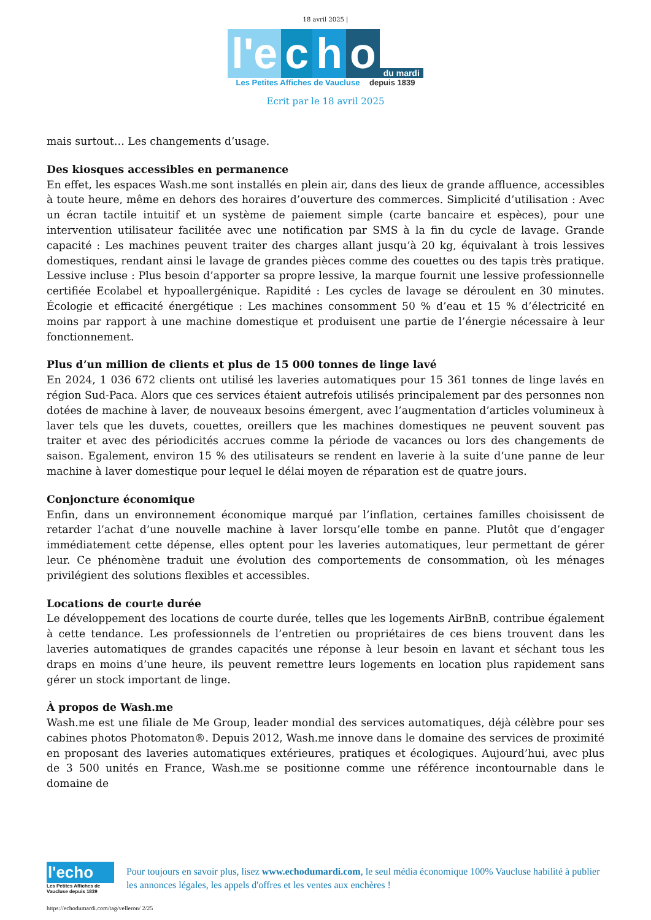18 avril 2025 |
l'e c h o du mardi
Les Petites Affiches de Vaucluse depuis 1839
Ecrit par le 18 avril 2025
mais surtout… Les changements d’usage.
Des kiosques accessibles en permanence
En effet, les espaces Wash.me sont installés en plein air, dans des lieux de grande affluence, accessibles à toute heure, même en dehors des horaires d’ouverture des commerces. Simplicité d’utilisation : Avec un écran tactile intuitif et un système de paiement simple (carte bancaire et espèces), pour une intervention utilisateur facilitée avec une notification par SMS à la fin du cycle de lavage. Grande capacité : Les machines peuvent traiter des charges allant jusqu’à 20 kg, équivalant à trois lessives domestiques, rendant ainsi le lavage de grandes pièces comme des couettes ou des tapis très pratique. Lessive incluse : Plus besoin d’apporter sa propre lessive, la marque fournit une lessive professionnelle certifiée Ecolabel et hypoallergénique. Rapidité : Les cycles de lavage se déroulent en 30 minutes. Écologie et efficacité énergétique : Les machines consomment 50 % d’eau et 15 % d’électricité en moins par rapport à une machine domestique et produisent une partie de l’énergie nécessaire à leur fonctionnement.
Plus d’un million de clients et plus de 15 000 tonnes de linge lavé
En 2024, 1 036 672 clients ont utilisé les laveries automatiques pour 15 361 tonnes de linge lavés en région Sud-Paca. Alors que ces services étaient autrefois utilisés principalement par des personnes non dotées de machine à laver, de nouveaux besoins émergent, avec l’augmentation d’articles volumineux à laver tels que les duvets, couettes, oreillers que les machines domestiques ne peuvent souvent pas traiter et avec des périodicités accrues comme la période de vacances ou lors des changements de saison. Egalement, environ 15 % des utilisateurs se rendent en laverie à la suite d’une panne de leur machine à laver domestique pour lequel le délai moyen de réparation est de quatre jours.
Conjoncture économique
Enfin, dans un environnement économique marqué par l’inflation, certaines familles choisissent de retarder l’achat d’une nouvelle machine à laver lorsqu’elle tombe en panne. Plutôt que d’engager immédiatement cette dépense, elles optent pour les laveries automatiques, leur permettant de gérer leur. Ce phénomène traduit une évolution des comportements de consommation, où les ménages privilégient des solutions flexibles et accessibles.
Locations de courte durée
Le développement des locations de courte durée, telles que les logements AirBnB, contribue également à cette tendance. Les professionnels de l’entretien ou propriétaires de ces biens trouvent dans les laveries automatiques de grandes capacités une réponse à leur besoin en lavant et séchant tous les draps en moins d’une heure, ils peuvent remettre leurs logements en location plus rapidement sans gérer un stock important de linge.
À propos de Wash.me
Wash.me est une filiale de Me Group, leader mondial des services automatiques, déjà célèbre pour ses cabines photos Photomaton®. Depuis 2012, Wash.me innove dans le domaine des services de proximité en proposant des laveries automatiques extérieures, pratiques et écologiques. Aujourd’hui, avec plus de 3 500 unités en France, Wash.me se positionne comme une référence incontournable dans le domaine de
l'echo
Les Petites Affiches de Vaucluse depuis 1839
Pour toujours en savoir plus, lisez www.echodumardi.com, le seul média économique 100% Vaucluse habilité à publier les annonces légales, les appels d'offres et les ventes aux enchères !
https://echodumardi.com/tag/velleron/ 2/25